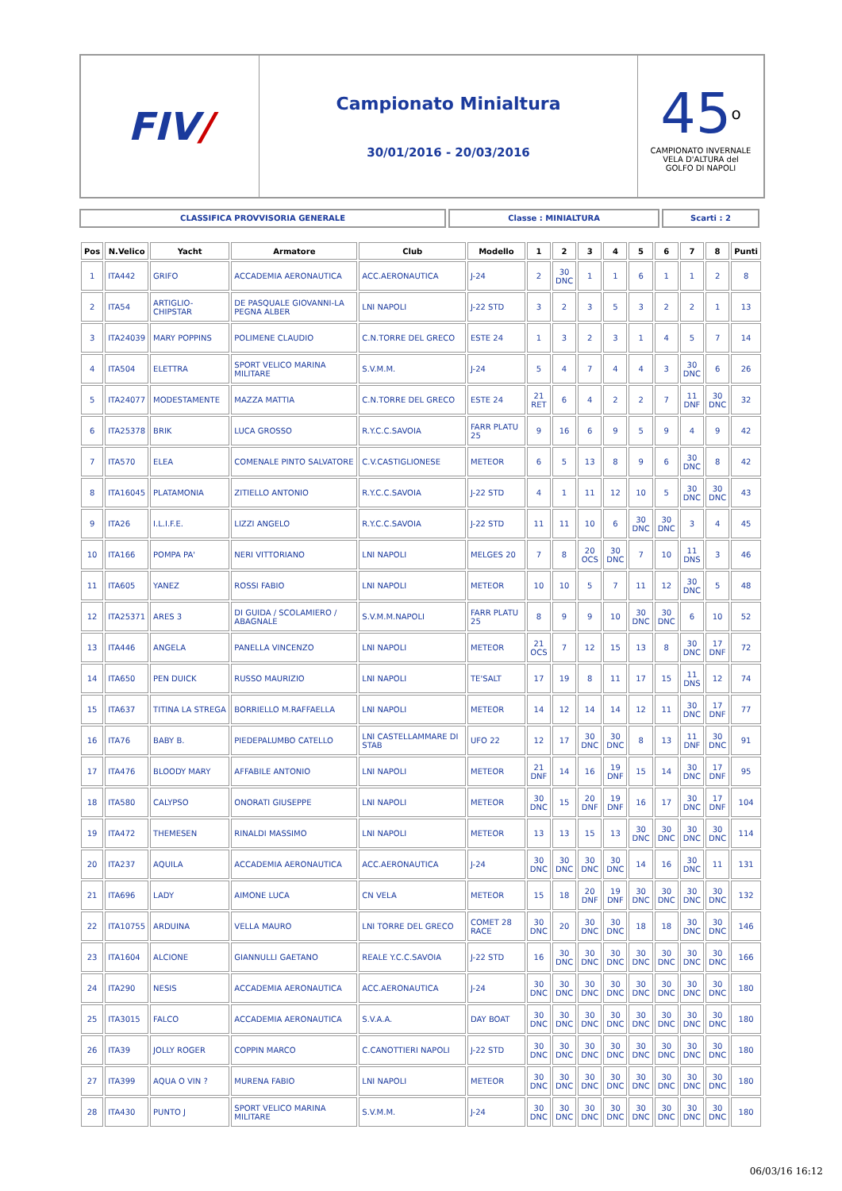FIV /
Campionato Minialtura
30/01/2016 - 20/03/2016
45<sup>o</sup>
CAMPIONATO INVERNALE
VELA D'ALTURA del
GOLFO DI NAPOLI
CLASSIFICA PROVVISORIA GENERALE Classe : MINIALTURA Scarti : 2
| Pos | N.Velico | Yacht | Armatore | Club | Modello | 1 | 2 | 3 | 4 | 5 | 6 | 7 | 8 | Punti |
| --- | --- | --- | --- | --- | --- | --- | --- | --- | --- | --- | --- | --- | --- | --- |
| 1 | ITA442 | GRIFO | ACCADEMIA AERONAUTICA | ACC.AERONAUTICA | J-24 | 2 | 30 DNC | 1 | 1 | 6 | 1 | 1 | 2 | 8 |
| 2 | ITA54 | ARTIGLIO-CHIPSTAR | DE PASQUALE GIOVANNI-LA PEGNA ALBER | LNI NAPOLI | J-22 STD | 3 | 2 | 3 | 5 | 3 | 2 | 2 | 1 | 13 |
| 3 | ITA24039 | MARY POPPINS | POLIMENE CLAUDIO | C.N.TORRE DEL GRECO | ESTE 24 | 1 | 3 | 2 | 3 | 1 | 4 | 5 | 7 | 14 |
| 4 | ITA504 | ELETTRA | SPORT VELICO MARINA MILITARE | S.V.M.M. | J-24 | 5 | 4 | 7 | 4 | 4 | 3 | 30 DNC | 6 | 26 |
| 5 | ITA24077 | MODESTAMENTE | MAZZA MATTIA | C.N.TORRE DEL GRECO | ESTE 24 | 21 RET | 6 | 4 | 2 | 2 | 7 | 11 DNF | 30 DNC | 32 |
| 6 | ITA25378 | BRIK | LUCA GROSSO | R.Y.C.C.SAVOIA | FARR PLATU 25 | 9 | 16 | 6 | 9 | 5 | 9 | 4 | 9 | 42 |
| 7 | ITA570 | ELEA | COMENALE PINTO SALVATORE | C.V.CASTIGLIONESE | METEOR | 6 | 5 | 13 | 8 | 9 | 6 | 30 DNC | 8 | 42 |
| 8 | ITA16045 | PLATAMONIA | ZITIELLO ANTONIO | R.Y.C.C.SAVOIA | J-22 STD | 4 | 1 | 11 | 12 | 10 | 5 | 30 DNC | 30 DNC | 43 |
| 9 | ITA26 | I.L.I.F.E. | LIZZI ANGELO | R.Y.C.C.SAVOIA | J-22 STD | 11 | 11 | 10 | 6 | 30 DNC | 30 DNC | 3 | 4 | 45 |
| 10 | ITA166 | POMPA PA' | NERI VITTORIANO | LNI NAPOLI | MELGES 20 | 7 | 8 | 20 OCS | 30 DNC | 7 | 10 | 11 DNS | 3 | 46 |
| 11 | ITA605 | YANEZ | ROSSI FABIO | LNI NAPOLI | METEOR | 10 | 10 | 5 | 7 | 11 | 12 | 30 DNC | 5 | 48 |
| 12 | ITA25371 | ARES 3 | DI GUIDA / SCOLAMIERO / ABAGNALE | S.V.M.M.NAPOLI | FARR PLATU 25 | 8 | 9 | 9 | 10 | 30 DNC | 30 DNC | 6 | 10 | 52 |
| 13 | ITA446 | ANGELA | PANELLA VINCENZO | LNI NAPOLI | METEOR | 21 OCS | 7 | 12 | 15 | 13 | 8 | 30 DNC | 17 DNF | 72 |
| 14 | ITA650 | PEN DUICK | RUSSO MAURIZIO | LNI NAPOLI | TE'SALT | 17 | 19 | 8 | 11 | 17 | 15 | 11 DNS | 12 | 74 |
| 15 | ITA637 | TITINA LA STREGA | BORRIELLO M.RAFFAELLA | LNI NAPOLI | METEOR | 14 | 12 | 14 | 14 | 12 | 11 | 30 DNC | 17 DNF | 77 |
| 16 | ITA76 | BABY B. | PIEDEPALUMBO CATELLO | LNI CASTELLAMMARE DI STAB | UFO 22 | 12 | 17 | 30 DNC | 30 DNC | 8 | 13 | 11 DNF | 30 DNC | 91 |
| 17 | ITA476 | BLOODY MARY | AFFABILE ANTONIO | LNI NAPOLI | METEOR | 21 DNF | 14 | 16 | 19 DNF | 15 | 14 | 30 DNC | 17 DNF | 95 |
| 18 | ITA580 | CALYPSO | ONORATI GIUSEPPE | LNI NAPOLI | METEOR | 30 DNC | 15 | 20 DNF | 19 DNF | 16 | 17 | 30 DNC | 17 DNF | 104 |
| 19 | ITA472 | THEMESEN | RINALDI MASSIMO | LNI NAPOLI | METEOR | 13 | 13 | 15 | 13 | 30 DNC | 30 DNC | 30 DNC | 30 DNC | 114 |
| 20 | ITA237 | AQUILA | ACCADEMIA AERONAUTICA | ACC.AERONAUTICA | J-24 | 30 DNC | 30 DNC | 30 DNC | 30 DNC | 14 | 16 | 30 DNC | 11 | 131 |
| 21 | ITA696 | LADY | AIMONE LUCA | CN VELA | METEOR | 15 | 18 | 20 DNF | 19 DNF | 30 DNC | 30 DNC | 30 DNC | 30 DNC | 132 |
| 22 | ITA10755 | ARDUINA | VELLA MAURO | LNI TORRE DEL GRECO | COMET 28 RACE | 30 DNC | 20 | 30 DNC | 30 DNC | 18 | 18 | 30 DNC | 30 DNC | 146 |
| 23 | ITA1604 | ALCIONE | GIANNULLI GAETANO | REALE Y.C.C.SAVOIA | J-22 STD | 16 | 30 DNC | 30 DNC | 30 DNC | 30 DNC | 30 DNC | 30 DNC | 30 DNC | 166 |
| 24 | ITA290 | NESIS | ACCADEMIA AERONAUTICA | ACC.AERONAUTICA | J-24 | 30 DNC | 30 DNC | 30 DNC | 30 DNC | 30 DNC | 30 DNC | 30 DNC | 30 DNC | 180 |
| 25 | ITA3015 | FALCO | ACCADEMIA AERONAUTICA | S.V.A.A. | DAY BOAT | 30 DNC | 30 DNC | 30 DNC | 30 DNC | 30 DNC | 30 DNC | 30 DNC | 30 DNC | 180 |
| 26 | ITA39 | JOLLY ROGER | COPPIN MARCO | C.CANOTTIERI NAPOLI | J-22 STD | 30 DNC | 30 DNC | 30 DNC | 30 DNC | 30 DNC | 30 DNC | 30 DNC | 30 DNC | 180 |
| 27 | ITA399 | AQUA O VIN ? | MURENA FABIO | LNI NAPOLI | METEOR | 30 DNC | 30 DNC | 30 DNC | 30 DNC | 30 DNC | 30 DNC | 30 DNC | 30 DNC | 180 |
| 28 | ITA430 | PUNTO J | SPORT VELICO MARINA MILITARE | S.V.M.M. | J-24 | 30 DNC | 30 DNC | 30 DNC | 30 DNC | 30 DNC | 30 DNC | 30 DNC | 30 DNC | 180 |
06/03/16 16:12